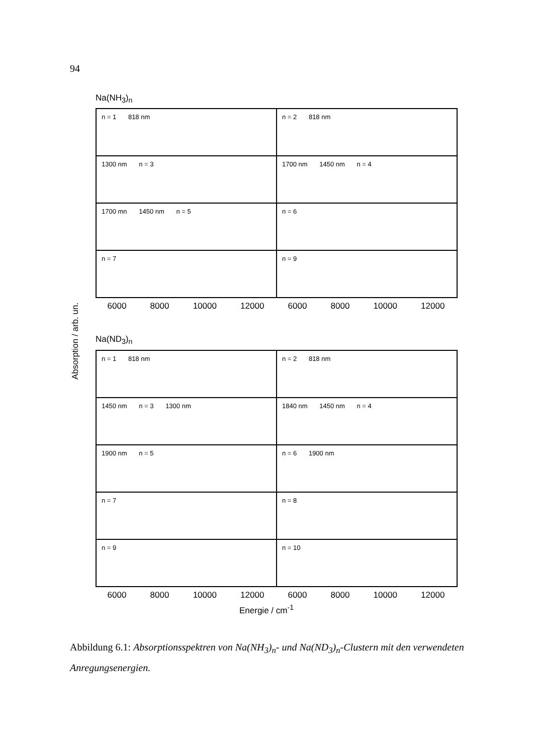94
Na(NH<sub>3</sub>)<sub>n</sub>
n = 1 818 nm
n = 2 818 nm
1300 nm n = 3
1700 nm 1450 nm n = 4
1700 mn 1450 nm n = 5
n = 6
n = 7
n = 9
6000 8000 10000 12000 6000 8000 10000 12000
Na(ND<sub>3</sub>)<sub>n</sub>
n = 1 818 nm
n = 2 818 nm
1450 nm n = 3 1300 nm
1840 nm 1450 nm n = 4
1900 nm n = 5
n = 6 1900 nm
n = 7
n = 8
n = 9
n = 10
6000 8000 10000 12000 6000 8000 10000 12000
Energie / cm<sup>-1</sup>
Absorption / arb. un.
Abbildung 6.1: Absorptionsspektren von Na(NH<sub>3</sub>)<sub>n</sub>- und Na(ND<sub>3</sub>)<sub>n</sub>-Clustern mit den verwendeten Anregungsenergien.